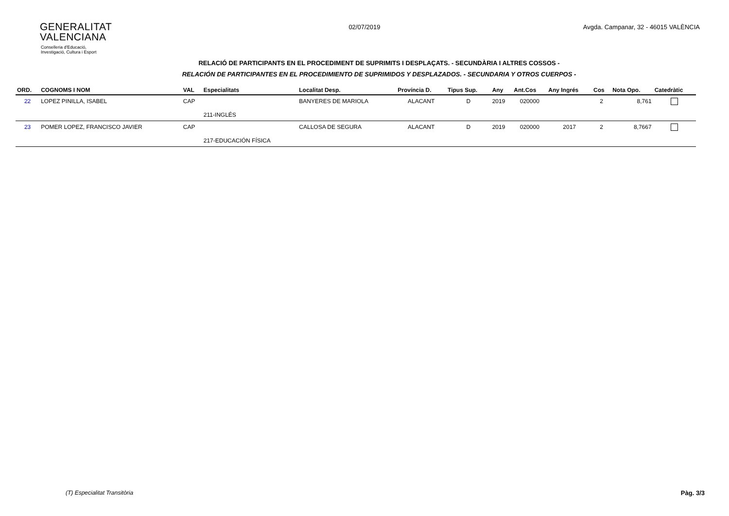GENERALITAT
VALENCIANA
Conselleria d'Educació,
Investigació, Cultura i Esport
02/07/2019 Avgda. Campanar, 32 - 46015 VALÈNCIA
RELACIÓ DE PARTICIPANTS EN EL PROCEDIMENT DE SUPRIMITS I DESPLAÇATS. - SECUNDÀRIA I ALTRES COSSOS -
RELACIÓN DE PARTICIPANTES EN EL PROCEDIMIENTO DE SUPRIMIDOS Y DESPLAZADOS. - SECUNDARIA Y OTROS CUERPOS -
| ORD. | COGNOMS I NOM | VAL | Especialitats | Localitat Desp. | Província D. | Tipus Sup. | Any | Ant.Cos | Any Ingrés | Cos | Nota Opo. | Catedràtic |
| --- | --- | --- | --- | --- | --- | --- | --- | --- | --- | --- | --- | --- |
| 22 | LOPEZ PINILLA, ISABEL | CAP | | BANYERES DE MARIOLA | ALACANT | D | 2019 | 020000 | | 2 | 8,761 | |
| | | | 211-INGLÉS | | | | | | | | | |
| 23 | POMER LOPEZ, FRANCISCO JAVIER | CAP | | CALLOSA DE SEGURA | ALACANT | D | 2019 | 020000 | 2017 | 2 | 8,7667 | |
| | | | 217-EDUCACIÓN FÍSICA | | | | | | | | | |
(T) Especialitat Transitòria Pàg. 3/3